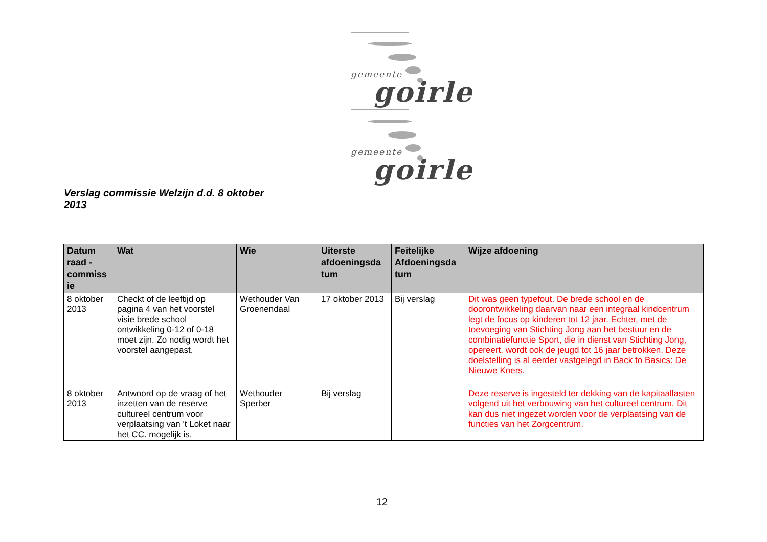gemeente
goirle
gemeente
goirle
Verslag commissie Welzijn d.d. 8 oktober 2013
| Datum raad - commiss ie | Wat | Wie | Uiterste afdoeningsda tum | Feitelijke Afdoeningsda tum | Wijze afdoening |
| --- | --- | --- | --- | --- | --- |
| 8 oktober 2013 | Checkt of de leeftijd op pagina 4 van het voorstel visie brede school ontwikkeling 0-12 of 0-18 moet zijn. Zo nodig wordt het voorstel aangepast. | Wethouder Van Groenendaal | 17 oktober 2013 | Bij verslag | Dit was geen typefout. De brede school en de doorontwikkeling daarvan naar een integraal kindcentrum legt de focus op kinderen tot 12 jaar. Echter, met de toevoeging van Stichting Jong aan het bestuur en de combinatiefunctie Sport, die in dienst van Stichting Jong, opereert, wordt ook de jeugd tot 16 jaar betrokken. Deze doelstelling is al eerder vastgelegd in Back to Basics: De Nieuwe Koers. |
| 8 oktober 2013 | Antwoord op de vraag of het inzetten van de reserve cultureel centrum voor verplaatsing van 't Loket naar het CC. mogelijk is. | Wethouder Sperber | Bij verslag | | Deze reserve is ingesteld ter dekking van de kapitaallasten volgend uit het verbouwing van het cultureel centrum. Dit kan dus niet ingezet worden voor de verplaatsing van de functies van het Zorgcentrum. |
12